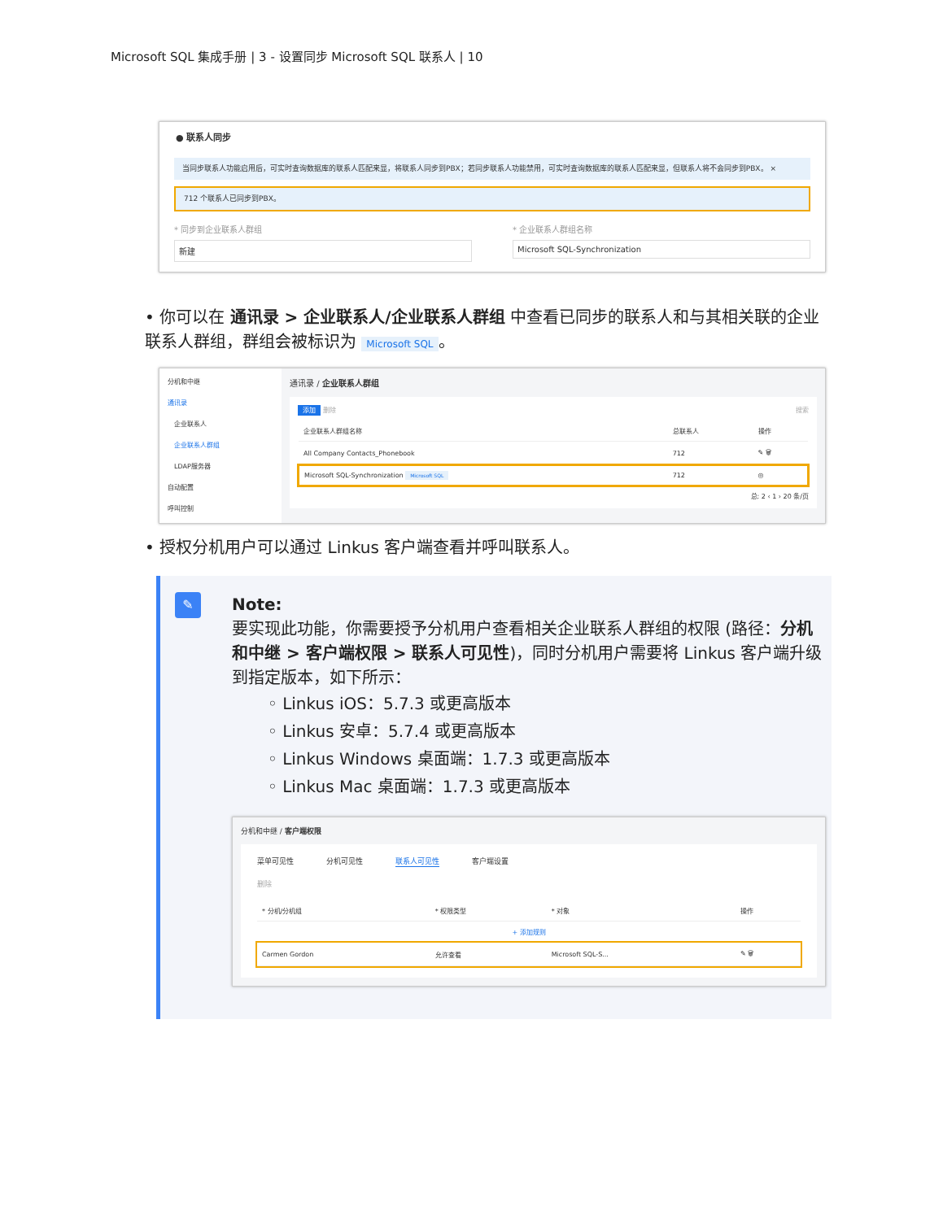Microsoft SQL 集成手册 | 3 - 设置同步 Microsoft SQL 联系人 | 10
● 联系人同步
当同步联系人功能启用后，可实时查询数据库的联系人匹配来显，将联系人同步到PBX；若同步联系人功能禁用，可实时查询数据库的联系人匹配来显，但联系人将不会同步到PBX。 ×
712 个联系人已同步到PBX。
* 同步到企业联系人群组
新建
* 企业联系人群组名称
Microsoft SQL-Synchronization
• 你可以在 通讯录 > 企业联系人/企业联系人群组 中查看已同步的联系人和与其相关联的企业联系人群组，群组会被标识为 Microsoft SQL 。
分机和中继
通讯录
　企业联系人
　企业联系人群组
　LDAP服务器
自动配置
呼叫控制
通讯录 / 企业联系人群组
添加 删除 搜索
| 企业联系人群组名称 | 总联系人 | 操作 |
| --- | --- | --- |
| All Company Contacts_Phonebook | 712 | ✎ 🗑 |
| Microsoft SQL-Synchronization Microsoft SQL | 712 | ◎ |
总: 2 ‹ 1 › 20 条/页
• 授权分机用户可以通过 Linkus 客户端查看并呼叫联系人。
✎
Note:
要实现此功能，你需要授予分机用户查看相关企业联系人群组的权限 (路径：分机和中继 > 客户端权限 > 联系人可见性)，同时分机用户需要将 Linkus 客户端升级到指定版本，如下所示：
◦ Linkus iOS：5.7.3 或更高版本
◦ Linkus 安卓：5.7.4 或更高版本
◦ Linkus Windows 桌面端：1.7.3 或更高版本
◦ Linkus Mac 桌面端：1.7.3 或更高版本
分机和中继 / 客户端权限
菜单可见性 分机可见性 联系人可见性 客户端设置
删除
| * 分机/分机组 | * 权限类型 | * 对象 | 操作 |
| --- | --- | --- | --- |
| + 添加规则 | | | |
| Carmen Gordon | 允许查看 | Microsoft SQL-S... | ✎ 🗑 |